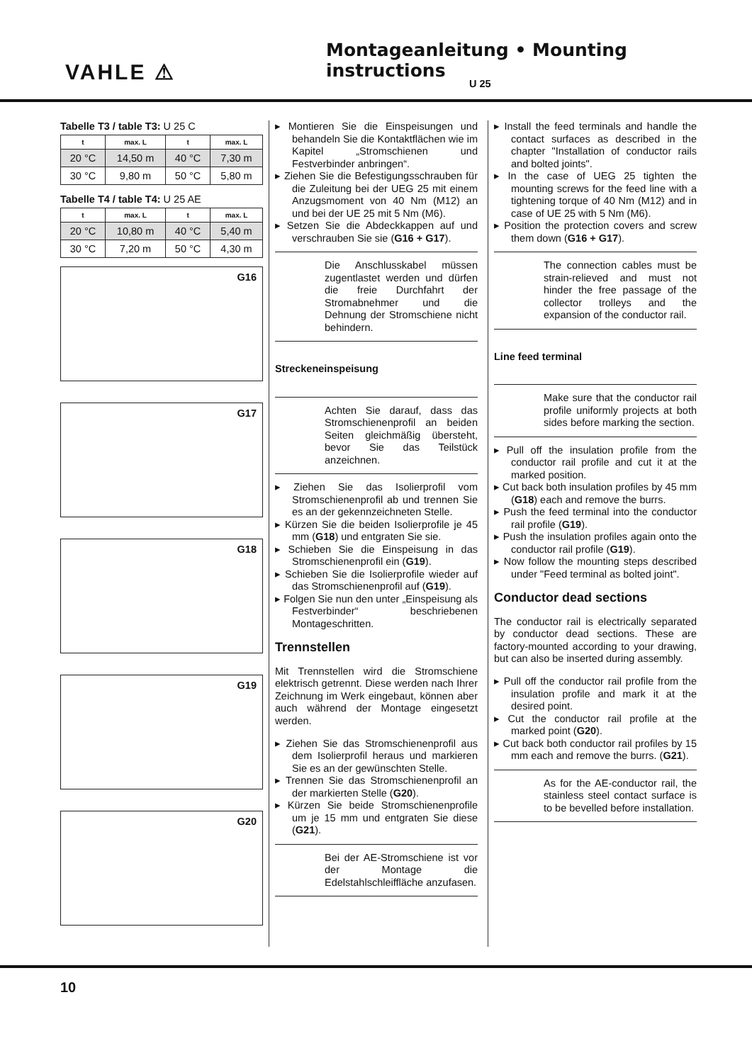VAHLE ⚠
Montageanleitung • Mounting instructions
U 25
Tabelle T3 / table T3: U 25 C
| t | max. L | t | max. L |
| --- | --- | --- | --- |
| 20 °C | 14,50 m | 40 °C | 7,30 m |
| 30 °C | 9,80 m | 50 °C | 5,80 m |
Tabelle T4 / table T4: U 25 AE
| t | max. L | t | max. L |
| --- | --- | --- | --- |
| 20 °C | 10,80 m | 40 °C | 5,40 m |
| 30 °C | 7,20 m | 50 °C | 4,30 m |
G16
G17
G18
G19
G20
▸ Montieren Sie die Einspeisungen und behandeln Sie die Kontaktflächen wie im Kapitel „Stromschienen und Festverbinder anbringen“.
▸ Ziehen Sie die Befestigungsschrauben für die Zuleitung bei der UEG 25 mit einem Anzugsmoment von 40 Nm (M12) an und bei der UE 25 mit 5 Nm (M6).
▸ Setzen Sie die Abdeckkappen auf und verschrauben Sie sie (G16 + G17).
Die Anschlusskabel müssen zugentlastet werden und dürfen die freie Durchfahrt der Stromabnehmer und die Dehnung der Stromschiene nicht behindern.
Streckeneinspeisung
Achten Sie darauf, dass das Stromschienenprofil an beiden Seiten gleichmäßig übersteht, bevor Sie das Teilstück anzeichnen.
▸ Ziehen Sie das Isolierprofil vom Stromschienenprofil ab und trennen Sie es an der gekennzeichneten Stelle.
▸ Kürzen Sie die beiden Isolierprofile je 45 mm (G18) und entgraten Sie sie.
▸ Schieben Sie die Einspeisung in das Stromschienenprofil ein (G19).
▸ Schieben Sie die Isolierprofile wieder auf das Stromschienenprofil auf (G19).
▸ Folgen Sie nun den unter „Einspeisung als Festverbinder“ beschriebenen Montageschritten.
Trennstellen
Mit Trennstellen wird die Stromschiene elektrisch getrennt. Diese werden nach Ihrer Zeichnung im Werk eingebaut, können aber auch während der Montage eingesetzt werden.
▸ Ziehen Sie das Stromschienenprofil aus dem Isolierprofil heraus und markieren Sie es an der gewünschten Stelle.
▸ Trennen Sie das Stromschienenprofil an der markierten Stelle (G20).
▸ Kürzen Sie beide Stromschienenprofile um je 15 mm und entgraten Sie diese (G21).
Bei der AE-Stromschiene ist vor der Montage die Edelstahlschleiffläche anzufasen.
▸ Install the feed terminals and handle the contact surfaces as described in the chapter "Installation of conductor rails and bolted joints".
▸ In the case of UEG 25 tighten the mounting screws for the feed line with a tightening torque of 40 Nm (M12) and in case of UE 25 with 5 Nm (M6).
▸ Position the protection covers and screw them down (G16 + G17).
The connection cables must be strain-relieved and must not hinder the free passage of the collector trolleys and the expansion of the conductor rail.
Line feed terminal
Make sure that the conductor rail profile uniformly projects at both sides before marking the section.
▸ Pull off the insulation profile from the conductor rail profile and cut it at the marked position.
▸ Cut back both insulation profiles by 45 mm (G18) each and remove the burrs.
▸ Push the feed terminal into the conductor rail profile (G19).
▸ Push the insulation profiles again onto the conductor rail profile (G19).
▸ Now follow the mounting steps described under "Feed terminal as bolted joint".
Conductor dead sections
The conductor rail is electrically separated by conductor dead sections. These are factory-mounted according to your drawing, but can also be inserted during assembly.
▸ Pull off the conductor rail profile from the insulation profile and mark it at the desired point.
▸ Cut the conductor rail profile at the marked point (G20).
▸ Cut back both conductor rail profiles by 15 mm each and remove the burrs. (G21).
As for the AE-conductor rail, the stainless steel contact surface is to be bevelled before installation.
10